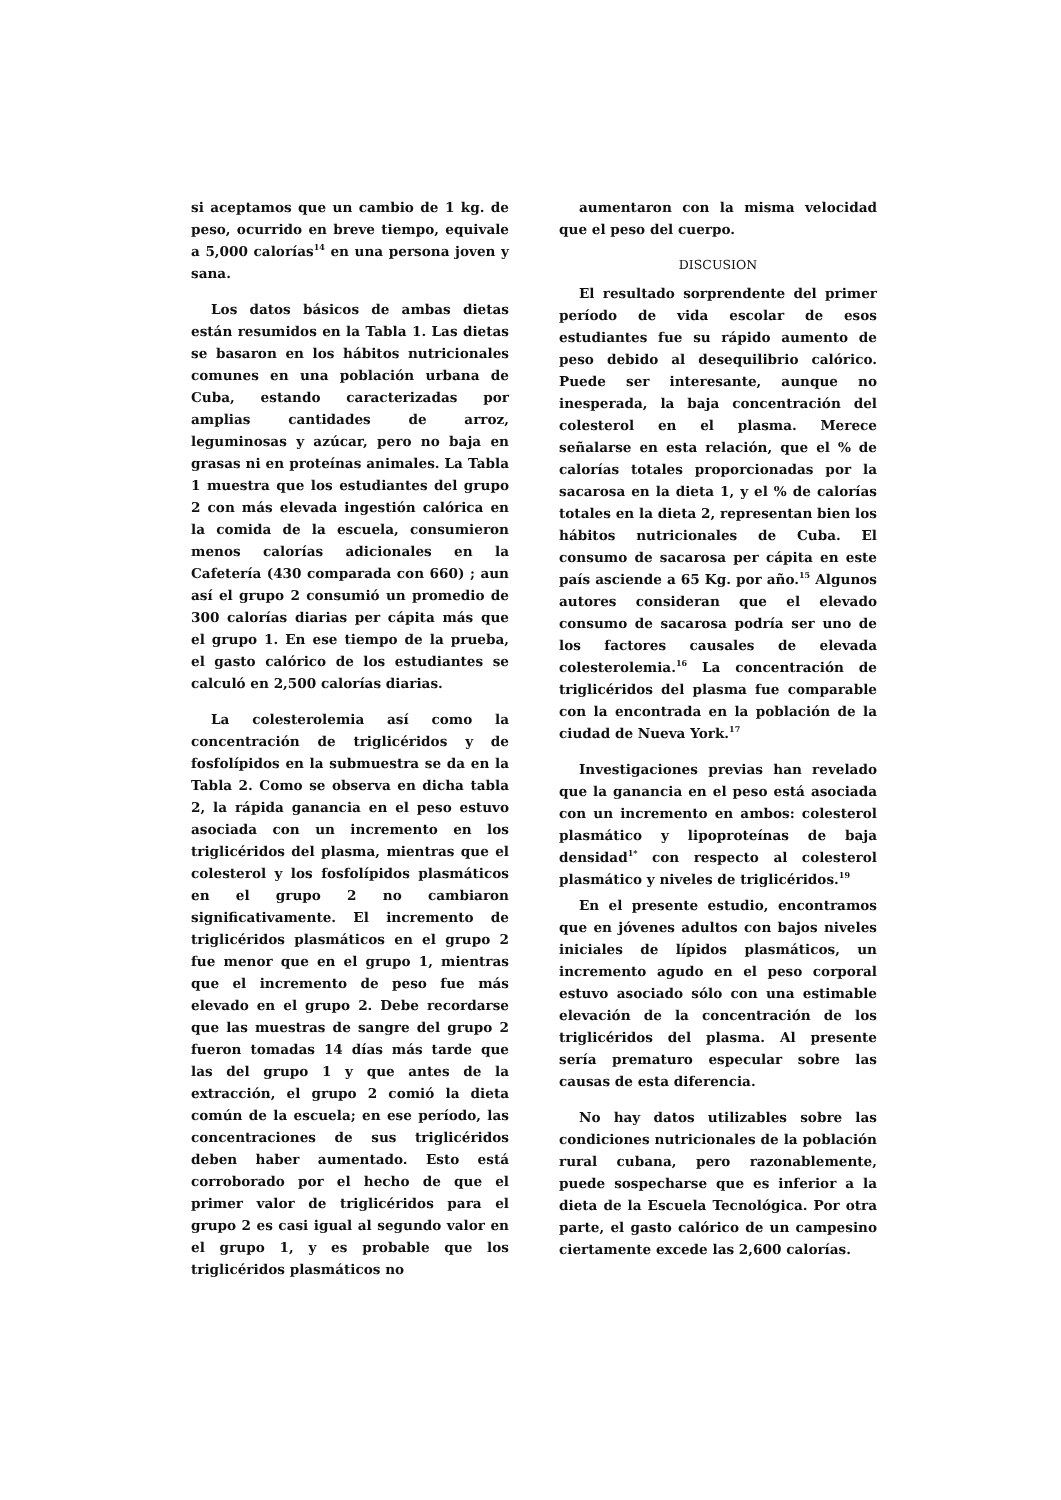si aceptamos que un cambio de 1 kg. de peso, ocurrido en breve tiempo, equivale a 5,000 calorías<sup>14</sup> en una persona joven y sana.
Los datos básicos de ambas dietas están resumidos en la Tabla 1. Las dietas se basaron en los hábitos nutricionales comunes en una población urbana de Cuba, estando caracterizadas por amplias cantidades de arroz, leguminosas y azúcar, pero no baja en grasas ni en proteínas animales. La Tabla 1 muestra que los estudiantes del grupo 2 con más elevada ingestión calórica en la comida de la escuela, consumieron menos calorías adicionales en la Cafetería (430 comparada con 660) ; aun así el grupo 2 consumió un promedio de 300 calorías diarias per cápita más que el grupo 1. En ese tiempo de la prueba, el gasto calórico de los estudiantes se calculó en 2,500 calorías diarias.
La colesterolemia así como la concentración de triglicéridos y de fosfolípidos en la submuestra se da en la Tabla 2. Como se observa en dicha tabla 2, la rápida ganancia en el peso estuvo asociada con un incremento en los triglicéridos del plasma, mientras que el colesterol y los fosfolípidos plasmáticos en el grupo 2 no cambiaron significativamente. El incremento de triglicéridos plasmáticos en el grupo 2 fue menor que en el grupo 1, mientras que el incremento de peso fue más elevado en el grupo 2. Debe recordarse que las muestras de sangre del grupo 2 fueron tomadas 14 días más tarde que las del grupo 1 y que antes de la extracción, el grupo 2 comió la dieta común de la escuela; en ese período, las concentraciones de sus triglicéridos deben haber aumentado. Esto está corroborado por el hecho de que el primer valor de triglicéridos para el grupo 2 es casi igual al segundo valor en el grupo 1, y es probable que los triglicéridos plasmáticos no
aumentaron con la misma velocidad que el peso del cuerpo.
DISCUSION
El resultado sorprendente del primer período de vida escolar de esos estudiantes fue su rápido aumento de peso debido al desequilibrio calórico. Puede ser interesante, aunque no inesperada, la baja concentración del colesterol en el plasma. Merece señalarse en esta relación, que el % de calorías totales proporcionadas por la sacarosa en la dieta 1, y el % de calorías totales en la dieta 2, representan bien los hábitos nutricionales de Cuba. El consumo de sacarosa per cápita en este país asciende a 65 Kg. por año.<sup>15</sup> Algunos autores consideran que el elevado consumo de sacarosa podría ser uno de los factores causales de elevada colesterolemia.<sup>16</sup> La concentración de triglicéridos del plasma fue comparable con la encontrada en la población de la ciudad de Nueva York.<sup>17</sup>
Investigaciones previas han revelado que la ganancia en el peso está asociada con un incremento en ambos: colesterol plasmático y lipoproteínas de baja densidad<sup>1*</sup> con respecto al colesterol plasmático y niveles de triglicéridos.<sup>19</sup>
En el presente estudio, encontramos que en jóvenes adultos con bajos niveles iniciales de lípidos plasmáticos, un incremento agudo en el peso corporal estuvo asociado sólo con una estimable elevación de la concentración de los triglicéridos del plasma. Al presente sería prematuro especular sobre las causas de esta diferencia.
No hay datos utilizables sobre las condiciones nutricionales de la población rural cubana, pero razonablemente, puede sospecharse que es inferior a la dieta de la Escuela Tecnológica. Por otra parte, el gasto calórico de un campesino ciertamente excede las 2,600 calorías.